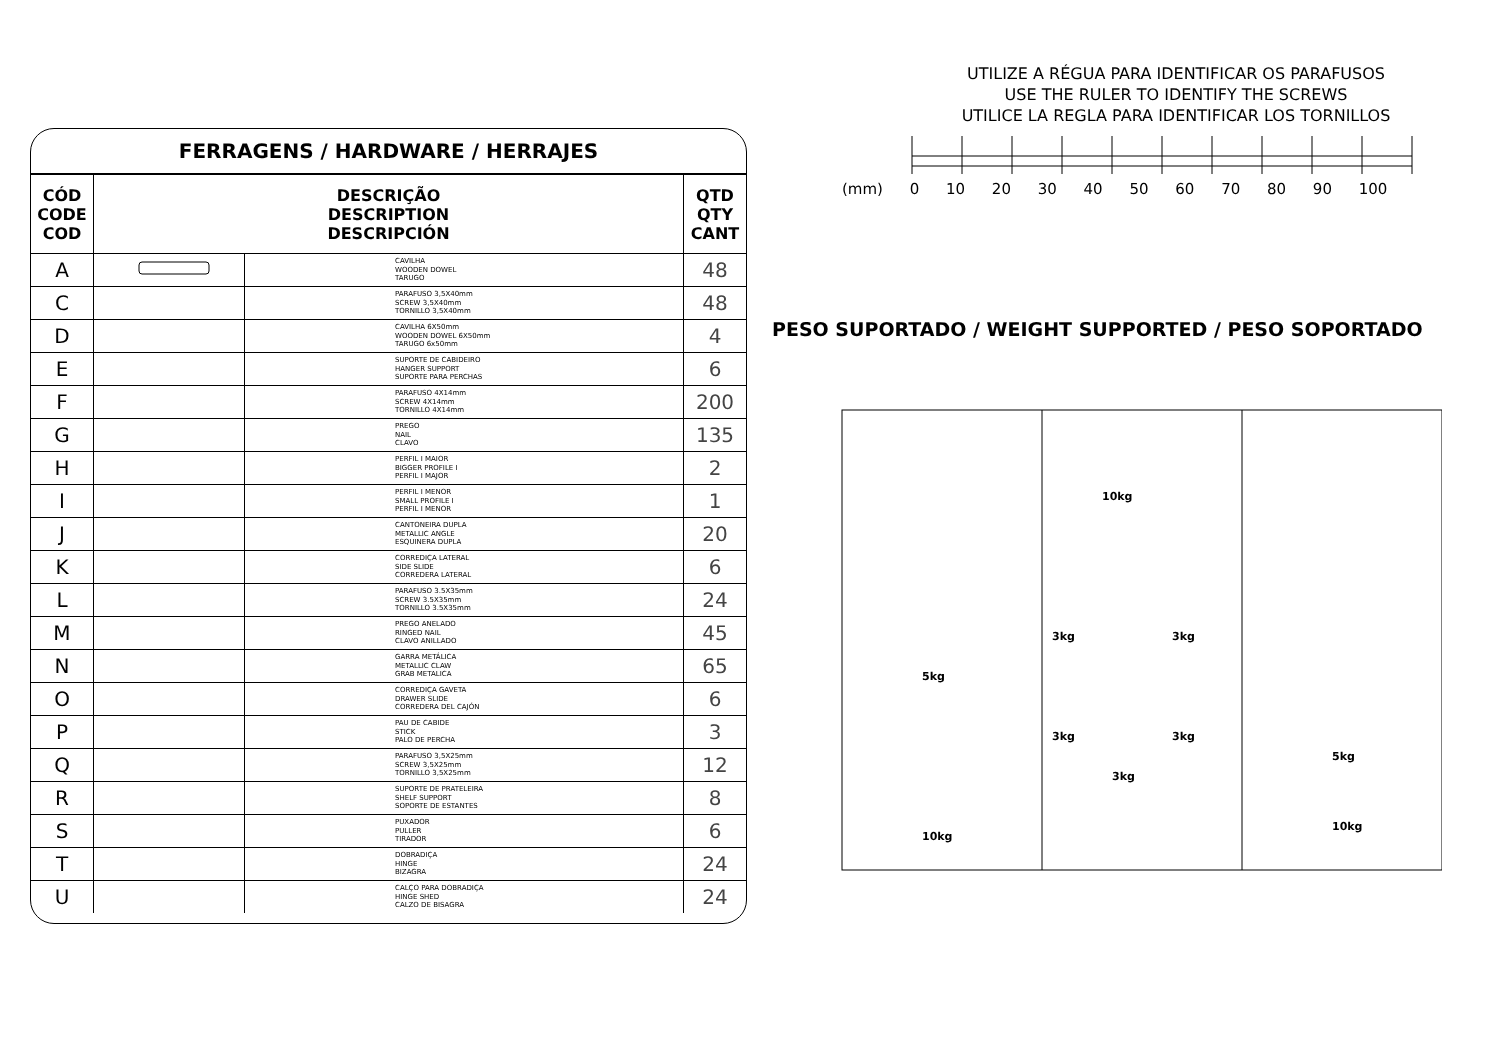FERRAGENS / HARDWARE / HERRAJES
| CÓD CODE COD | DESCRIÇÃO DESCRIPTION DESCRIPCIÓN | | QTD QTY CANT |
| --- | --- | --- | --- |
| A | | CAVILHA WOODEN DOWEL TARUGO | 48 |
| C | | PARAFUSO 3,5X40mm SCREW 3,5X40mm TORNILLO 3,5X40mm | 48 |
| D | | CAVILHA 6X50mm WOODEN DOWEL 6X50mm TARUGO 6x50mm | 4 |
| E | | SUPORTE DE CABIDEIRO HANGER SUPPORT SUPORTE PARA PERCHAS | 6 |
| F | | PARAFUSO 4X14mm SCREW 4X14mm TORNILLO 4X14mm | 200 |
| G | | PREGO NAIL CLAVO | 135 |
| H | | PERFIL I MAIOR BIGGER PROFILE I PERFIL I MAJOR | 2 |
| I | | PERFIL I MENOR SMALL PROFILE I PERFIL I MENOR | 1 |
| J | | CANTONEIRA DUPLA METALLIC ANGLE ESQUINERA DUPLA | 20 |
| K | | CORREDIÇA LATERAL SIDE SLIDE CORREDERA LATERAL | 6 |
| L | | PARAFUSO 3.5X35mm SCREW 3.5X35mm TORNILLO 3.5X35mm | 24 |
| M | | PREGO ANELADO RINGED NAIL CLAVO ANILLADO | 45 |
| N | | GARRA METÁLICA METALLIC CLAW GRAB METALICA | 65 |
| O | | CORREDIÇA GAVETA DRAWER SLIDE CORREDERA DEL CAJÓN | 6 |
| P | | PAU DE CABIDE STICK PALO DE PERCHA | 3 |
| Q | | PARAFUSO 3,5X25mm SCREW 3,5X25mm TORNILLO 3,5X25mm | 12 |
| R | | SUPORTE DE PRATELEIRA SHELF SUPPORT SOPORTE DE ESTANTES | 8 |
| S | | PUXADOR PULLER TIRADOR | 6 |
| T | | DOBRADIÇA HINGE BIZAGRA | 24 |
| U | | CALÇO PARA DOBRADIÇA HINGE SHED CALZO DE BISAGRA | 24 |
UTILIZE A RÉGUA PARA IDENTIFICAR OS PARAFUSOS
USE THE RULER TO IDENTIFY THE SCREWS
UTILICE LA REGLA PARA IDENTIFICAR LOS TORNILLOS
(mm) 0 10 20 30 40 50 60 70 80 90 100
PESO SUPORTADO / WEIGHT SUPPORTED / PESO SOPORTADO
10kg
3kg
3kg
5kg
3kg
3kg
3kg
5kg
10kg
10kg